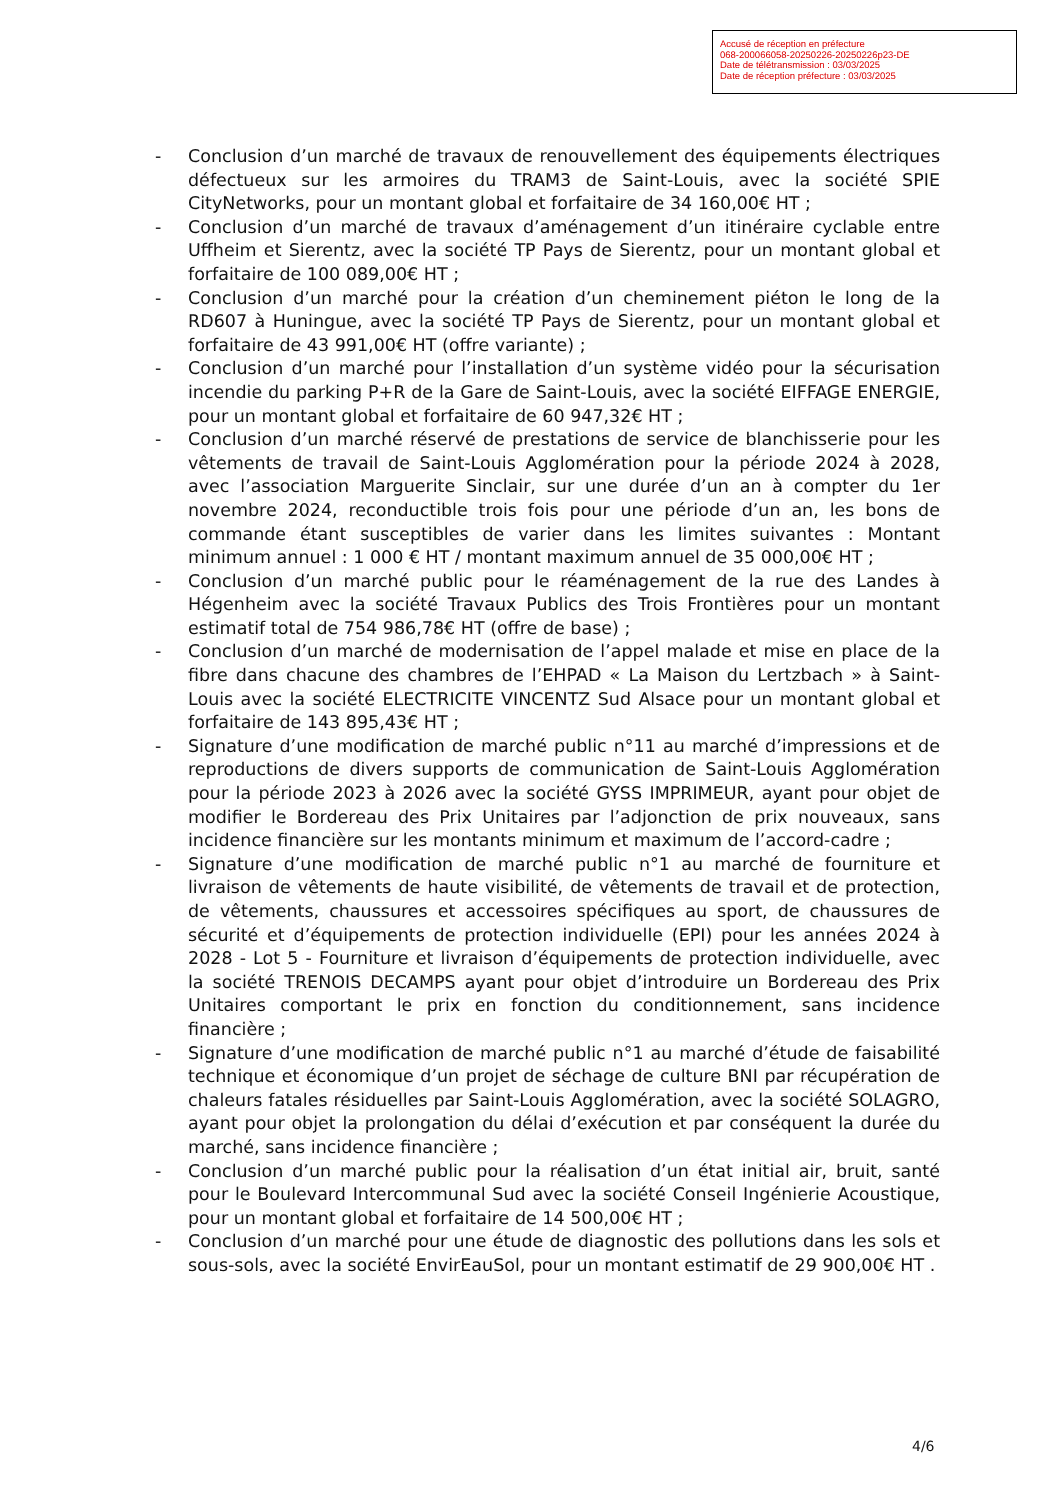Accusé de réception en préfecture
068-200066058-20250226-20250226p23-DE
Date de télétransmission : 03/03/2025
Date de réception préfecture : 03/03/2025
- Conclusion d’un marché de travaux de renouvellement des équipements électriques défectueux sur les armoires du TRAM3 de Saint-Louis, avec la société SPIE CityNetworks, pour un montant global et forfaitaire de 34 160,00€ HT ;
- Conclusion d’un marché de travaux d’aménagement d’un itinéraire cyclable entre Uffheim et Sierentz, avec la société TP Pays de Sierentz, pour un montant global et forfaitaire de 100 089,00€ HT ;
- Conclusion d’un marché pour la création d’un cheminement piéton le long de la RD607 à Huningue, avec la société TP Pays de Sierentz, pour un montant global et forfaitaire de 43 991,00€ HT (offre variante) ;
- Conclusion d’un marché pour l’installation d’un système vidéo pour la sécurisation incendie du parking P+R de la Gare de Saint-Louis, avec la société EIFFAGE ENERGIE, pour un montant global et forfaitaire de 60 947,32€ HT ;
- Conclusion d’un marché réservé de prestations de service de blanchisserie pour les vêtements de travail de Saint-Louis Agglomération pour la période 2024 à 2028, avec l’association Marguerite Sinclair, sur une durée d’un an à compter du 1er novembre 2024, reconductible trois fois pour une période d’un an, les bons de commande étant susceptibles de varier dans les limites suivantes : Montant minimum annuel : 1 000 € HT / montant maximum annuel de 35 000,00€ HT ;
- Conclusion d’un marché public pour le réaménagement de la rue des Landes à Hégenheim avec la société Travaux Publics des Trois Frontières pour un montant estimatif total de 754 986,78€ HT (offre de base) ;
- Conclusion d’un marché de modernisation de l’appel malade et mise en place de la fibre dans chacune des chambres de l’EHPAD « La Maison du Lertzbach » à Saint-Louis avec la société ELECTRICITE VINCENTZ Sud Alsace pour un montant global et forfaitaire de 143 895,43€ HT ;
- Signature d’une modification de marché public n°11 au marché d’impressions et de reproductions de divers supports de communication de Saint-Louis Agglomération pour la période 2023 à 2026 avec la société GYSS IMPRIMEUR, ayant pour objet de modifier le Bordereau des Prix Unitaires par l’adjonction de prix nouveaux, sans incidence financière sur les montants minimum et maximum de l’accord-cadre ;
- Signature d’une modification de marché public n°1 au marché de fourniture et livraison de vêtements de haute visibilité, de vêtements de travail et de protection, de vêtements, chaussures et accessoires spécifiques au sport, de chaussures de sécurité et d’équipements de protection individuelle (EPI) pour les années 2024 à 2028 - Lot 5 - Fourniture et livraison d’équipements de protection individuelle, avec la société TRENOIS DECAMPS ayant pour objet d’introduire un Bordereau des Prix Unitaires comportant le prix en fonction du conditionnement, sans incidence financière ;
- Signature d’une modification de marché public n°1 au marché d’étude de faisabilité technique et économique d’un projet de séchage de culture BNI par récupération de chaleurs fatales résiduelles par Saint-Louis Agglomération, avec la société SOLAGRO, ayant pour objet la prolongation du délai d’exécution et par conséquent la durée du marché, sans incidence financière ;
- Conclusion d’un marché public pour la réalisation d’un état initial air, bruit, santé pour le Boulevard Intercommunal Sud avec la société Conseil Ingénierie Acoustique, pour un montant global et forfaitaire de 14 500,00€ HT ;
- Conclusion d’un marché pour une étude de diagnostic des pollutions dans les sols et sous-sols, avec la société EnvirEauSol, pour un montant estimatif de 29 900,00€ HT .
4/6